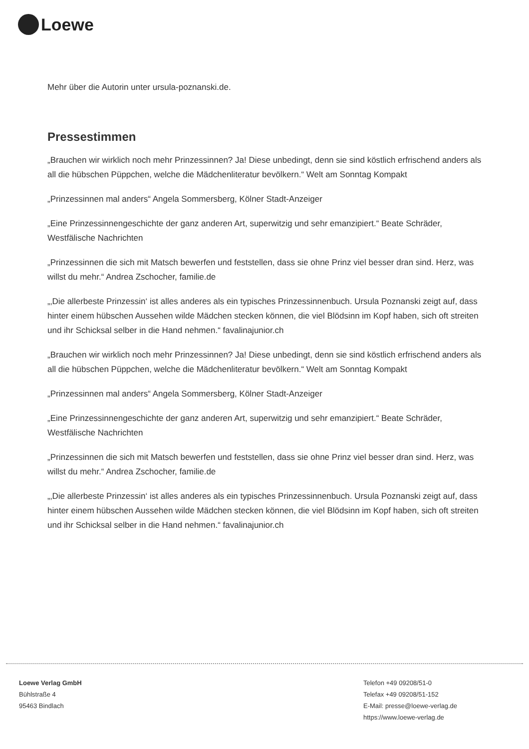Loewe
Mehr über die Autorin unter ursula-poznanski.de.
Pressestimmen
„Brauchen wir wirklich noch mehr Prinzessinnen? Ja! Diese unbedingt, denn sie sind köstlich erfrischend anders als all die hübschen Püppchen, welche die Mädchenliteratur bevölkern.“ Welt am Sonntag Kompakt
„Prinzessinnen mal anders“ Angela Sommersberg, Kölner Stadt-Anzeiger
„Eine Prinzessinnengeschichte der ganz anderen Art, superwitzig und sehr emanzipiert.“ Beate Schräder, Westfälische Nachrichten
„Prinzessinnen die sich mit Matsch bewerfen und feststellen, dass sie ohne Prinz viel besser dran sind. Herz, was willst du mehr.“ Andrea Zschocher, familie.de
„‚Die allerbeste Prinzessin‘ ist alles anderes als ein typisches Prinzessinnenbuch. Ursula Poznanski zeigt auf, dass hinter einem hübschen Aussehen wilde Mädchen stecken können, die viel Blödsinn im Kopf haben, sich oft streiten und ihr Schicksal selber in die Hand nehmen.“ favalinajunior.ch
„Brauchen wir wirklich noch mehr Prinzessinnen? Ja! Diese unbedingt, denn sie sind köstlich erfrischend anders als all die hübschen Püppchen, welche die Mädchenliteratur bevölkern.“ Welt am Sonntag Kompakt
„Prinzessinnen mal anders“ Angela Sommersberg, Kölner Stadt-Anzeiger
„Eine Prinzessinnengeschichte der ganz anderen Art, superwitzig und sehr emanzipiert.“ Beate Schräder, Westfälische Nachrichten
„Prinzessinnen die sich mit Matsch bewerfen und feststellen, dass sie ohne Prinz viel besser dran sind. Herz, was willst du mehr.“ Andrea Zschocher, familie.de
„‚Die allerbeste Prinzessin‘ ist alles anderes als ein typisches Prinzessinnenbuch. Ursula Poznanski zeigt auf, dass hinter einem hübschen Aussehen wilde Mädchen stecken können, die viel Blödsinn im Kopf haben, sich oft streiten und ihr Schicksal selber in die Hand nehmen.“ favalinajunior.ch
Loewe Verlag GmbH
Bühlstraße 4
95463 Bindlach
Telefon +49 09208/51-0
Telefax +49 09208/51-152
E-Mail: presse@loewe-verlag.de
https://www.loewe-verlag.de